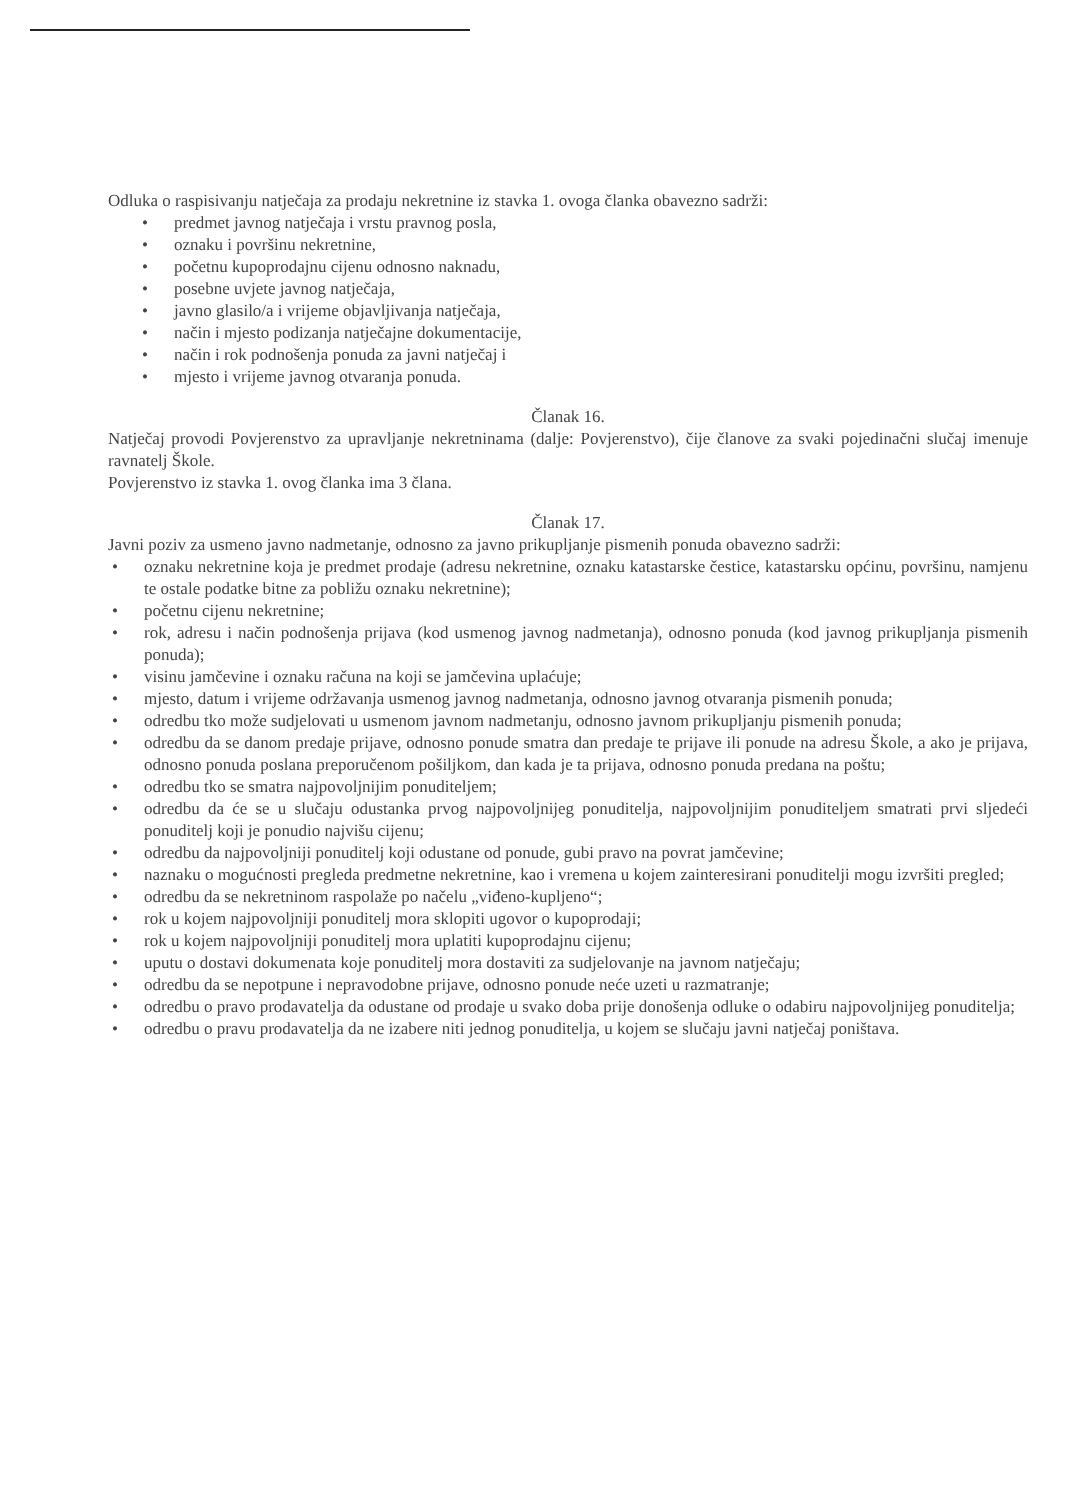Odluka o raspisivanju natječaja za prodaju nekretnine iz stavka 1. ovoga članka obavezno sadrži:
• predmet javnog natječaja i vrstu pravnog posla,
• oznaku i površinu nekretnine,
• početnu kupoprodajnu cijenu odnosno naknadu,
• posebne uvjete javnog natječaja,
• javno glasilo/a i vrijeme objavljivanja natječaja,
• način i mjesto podizanja natječajne dokumentacije,
• način i rok podnošenja ponuda za javni natječaj i
• mjesto i vrijeme javnog otvaranja ponuda.
Članak 16.
Natječaj provodi Povjerenstvo za upravljanje nekretninama (dalje: Povjerenstvo), čije članove za svaki pojedinačni slučaj imenuje ravnatelj Škole.
Povjerenstvo iz stavka 1. ovog članka ima 3 člana.
Članak 17.
Javni poziv za usmeno javno nadmetanje, odnosno za javno prikupljanje pismenih ponuda obavezno sadrži:
• oznaku nekretnine koja je predmet prodaje (adresu nekretnine, oznaku katastarske čestice, katastarsku općinu, površinu, namjenu te ostale podatke bitne za pobližu oznaku nekretnine);
• početnu cijenu nekretnine;
• rok, adresu i način podnošenja prijava (kod usmenog javnog nadmetanja), odnosno ponuda (kod javnog prikupljanja pismenih ponuda);
• visinu jamčevine i oznaku računa na koji se jamčevina uplaćuje;
• mjesto, datum i vrijeme održavanja usmenog javnog nadmetanja, odnosno javnog otvaranja pismenih ponuda;
• odredbu tko može sudjelovati u usmenom javnom nadmetanju, odnosno javnom prikupljanju pismenih ponuda;
• odredbu da se danom predaje prijave, odnosno ponude smatra dan predaje te prijave ili ponude na adresu Škole, a ako je prijava, odnosno ponuda poslana preporučenom pošiljkom, dan kada je ta prijava, odnosno ponuda predana na poštu;
• odredbu tko se smatra najpovoljnijim ponuditeljem;
• odredbu da će se u slučaju odustanka prvog najpovoljnijeg ponuditelja, najpovoljnijim ponuditeljem smatrati prvi sljedeći ponuditelj koji je ponudio najvišu cijenu;
• odredbu da najpovoljniji ponuditelj koji odustane od ponude, gubi pravo na povrat jamčevine;
• naznaku o mogućnosti pregleda predmetne nekretnine, kao i vremena u kojem zainteresirani ponuditelji mogu izvršiti pregled;
• odredbu da se nekretninom raspolaže po načelu „viđeno-kupljeno“;
• rok u kojem najpovoljniji ponuditelj mora sklopiti ugovor o kupoprodaji;
• rok u kojem najpovoljniji ponuditelj mora uplatiti kupoprodajnu cijenu;
• uputu o dostavi dokumenata koje ponuditelj mora dostaviti za sudjelovanje na javnom natječaju;
• odredbu da se nepotpune i nepravodobne prijave, odnosno ponude neće uzeti u razmatranje;
• odredbu o pravo prodavatelja da odustane od prodaje u svako doba prije donošenja odluke o odabiru najpovoljnijeg ponuditelja;
• odredbu o pravu prodavatelja da ne izabere niti jednog ponuditelja, u kojem se slučaju javni natječaj poništava.